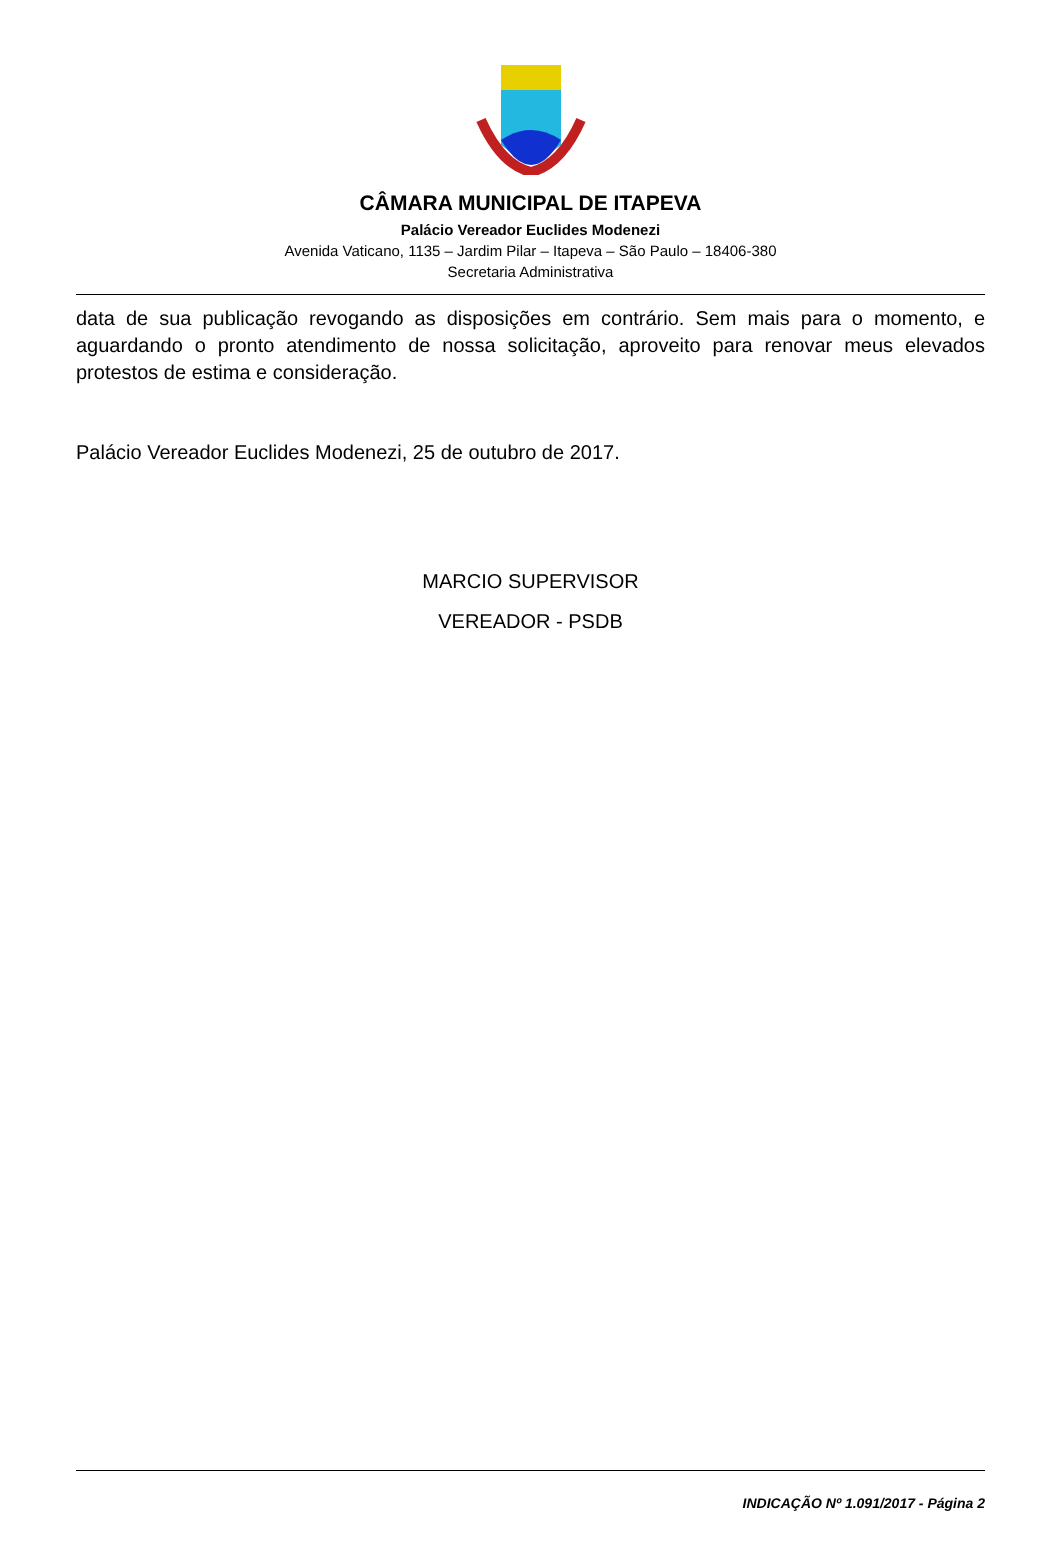CÂMARA MUNICIPAL DE ITAPEVA
Palácio Vereador Euclides Modenezi
Avenida Vaticano, 1135 – Jardim Pilar – Itapeva – São Paulo – 18406-380
Secretaria Administrativa
data de sua publicação revogando as disposições em contrário. Sem mais para o momento, e aguardando o pronto atendimento de nossa solicitação, aproveito para renovar meus elevados protestos de estima e consideração.
Palácio Vereador Euclides Modenezi, 25 de outubro de 2017.
MARCIO SUPERVISOR
VEREADOR - PSDB
INDICAÇÃO Nº 1.091/2017 - Página 2